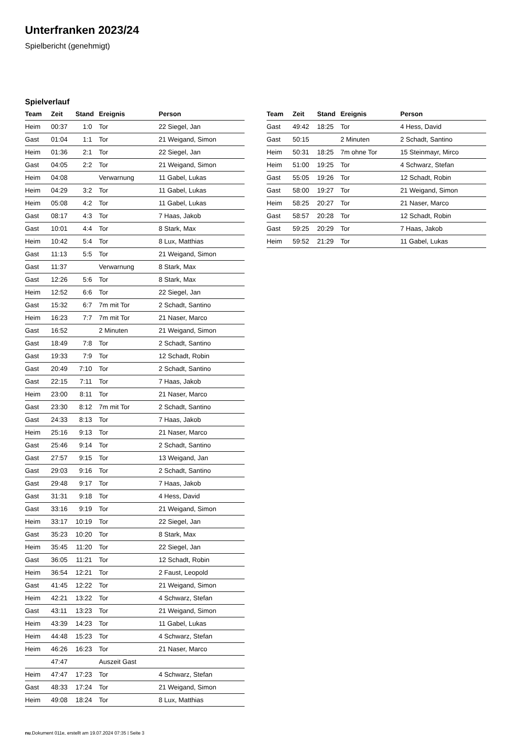Unterfranken 2023/24
Spielbericht (genehmigt)
Spielverlauf
| Team | Zeit | Stand | Ereignis | Person |
| --- | --- | --- | --- | --- |
| Heim | 00:37 | 1:0 | Tor | 22 Siegel, Jan |
| Gast | 01:04 | 1:1 | Tor | 21 Weigand, Simon |
| Heim | 01:36 | 2:1 | Tor | 22 Siegel, Jan |
| Gast | 04:05 | 2:2 | Tor | 21 Weigand, Simon |
| Heim | 04:08 | | Verwarnung | 11 Gabel, Lukas |
| Heim | 04:29 | 3:2 | Tor | 11 Gabel, Lukas |
| Heim | 05:08 | 4:2 | Tor | 11 Gabel, Lukas |
| Gast | 08:17 | 4:3 | Tor | 7 Haas, Jakob |
| Gast | 10:01 | 4:4 | Tor | 8 Stark, Max |
| Heim | 10:42 | 5:4 | Tor | 8 Lux, Matthias |
| Gast | 11:13 | 5:5 | Tor | 21 Weigand, Simon |
| Gast | 11:37 | | Verwarnung | 8 Stark, Max |
| Gast | 12:26 | 5:6 | Tor | 8 Stark, Max |
| Heim | 12:52 | 6:6 | Tor | 22 Siegel, Jan |
| Gast | 15:32 | 6:7 | 7m mit Tor | 2 Schadt, Santino |
| Heim | 16:23 | 7:7 | 7m mit Tor | 21 Naser, Marco |
| Gast | 16:52 | | 2 Minuten | 21 Weigand, Simon |
| Gast | 18:49 | 7:8 | Tor | 2 Schadt, Santino |
| Gast | 19:33 | 7:9 | Tor | 12 Schadt, Robin |
| Gast | 20:49 | 7:10 | Tor | 2 Schadt, Santino |
| Gast | 22:15 | 7:11 | Tor | 7 Haas, Jakob |
| Heim | 23:00 | 8:11 | Tor | 21 Naser, Marco |
| Gast | 23:30 | 8:12 | 7m mit Tor | 2 Schadt, Santino |
| Gast | 24:33 | 8:13 | Tor | 7 Haas, Jakob |
| Heim | 25:16 | 9:13 | Tor | 21 Naser, Marco |
| Gast | 25:46 | 9:14 | Tor | 2 Schadt, Santino |
| Gast | 27:57 | 9:15 | Tor | 13 Weigand, Jan |
| Gast | 29:03 | 9:16 | Tor | 2 Schadt, Santino |
| Gast | 29:48 | 9:17 | Tor | 7 Haas, Jakob |
| Gast | 31:31 | 9:18 | Tor | 4 Hess, David |
| Gast | 33:16 | 9:19 | Tor | 21 Weigand, Simon |
| Heim | 33:17 | 10:19 | Tor | 22 Siegel, Jan |
| Gast | 35:23 | 10:20 | Tor | 8 Stark, Max |
| Heim | 35:45 | 11:20 | Tor | 22 Siegel, Jan |
| Gast | 36:05 | 11:21 | Tor | 12 Schadt, Robin |
| Heim | 36:54 | 12:21 | Tor | 2 Faust, Leopold |
| Gast | 41:45 | 12:22 | Tor | 21 Weigand, Simon |
| Heim | 42:21 | 13:22 | Tor | 4 Schwarz, Stefan |
| Gast | 43:11 | 13:23 | Tor | 21 Weigand, Simon |
| Heim | 43:39 | 14:23 | Tor | 11 Gabel, Lukas |
| Heim | 44:48 | 15:23 | Tor | 4 Schwarz, Stefan |
| Heim | 46:26 | 16:23 | Tor | 21 Naser, Marco |
| | 47:47 | | Auszeit Gast | |
| Heim | 47:47 | 17:23 | Tor | 4 Schwarz, Stefan |
| Gast | 48:33 | 17:24 | Tor | 21 Weigand, Simon |
| Heim | 49:08 | 18:24 | Tor | 8 Lux, Matthias |
| Team | Zeit | Stand | Ereignis | Person |
| --- | --- | --- | --- | --- |
| Gast | 49:42 | 18:25 | Tor | 4 Hess, David |
| Gast | 50:15 | | 2 Minuten | 2 Schadt, Santino |
| Heim | 50:31 | 18:25 | 7m ohne Tor | 15 Steinmayr, Mirco |
| Heim | 51:00 | 19:25 | Tor | 4 Schwarz, Stefan |
| Gast | 55:05 | 19:26 | Tor | 12 Schadt, Robin |
| Gast | 58:00 | 19:27 | Tor | 21 Weigand, Simon |
| Heim | 58:25 | 20:27 | Tor | 21 Naser, Marco |
| Gast | 58:57 | 20:28 | Tor | 12 Schadt, Robin |
| Gast | 59:25 | 20:29 | Tor | 7 Haas, Jakob |
| Heim | 59:52 | 21:29 | Tor | 11 Gabel, Lukas |
nu.Dokument 011e, erstellt am 19.07.2024 07:35 | Seite 3